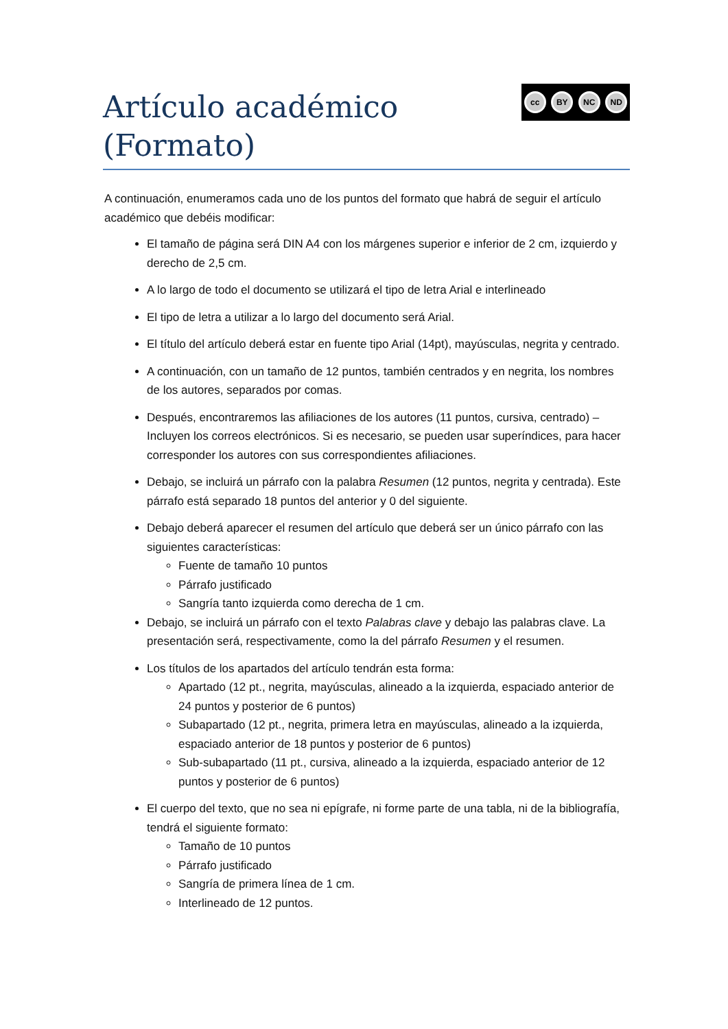Artículo académico
(Formato)
cc BY NC ND
A continuación, enumeramos cada uno de los puntos del formato que habrá de seguir el artículo académico que debéis modificar:
El tamaño de página será DIN A4 con los márgenes superior e inferior de 2 cm, izquierdo y derecho de 2,5 cm.
A lo largo de todo el documento se utilizará el tipo de letra Arial e interlineado
El tipo de letra a utilizar a lo largo del documento será Arial.
El título del artículo deberá estar en fuente tipo Arial (14pt), mayúsculas, negrita y centrado.
A continuación, con un tamaño de 12 puntos, también centrados y en negrita, los nombres de los autores, separados por comas.
Después, encontraremos las afiliaciones de los autores (11 puntos, cursiva, centrado) – Incluyen los correos electrónicos. Si es necesario, se pueden usar superíndices, para hacer corresponder los autores con sus correspondientes afiliaciones.
Debajo, se incluirá un párrafo con la palabra Resumen (12 puntos, negrita y centrada). Este párrafo está separado 18 puntos del anterior y 0 del siguiente.
Debajo deberá aparecer el resumen del artículo que deberá ser un único párrafo con las siguientes características:
Fuente de tamaño 10 puntos
Párrafo justificado
Sangría tanto izquierda como derecha de 1 cm.
Debajo, se incluirá un párrafo con el texto Palabras clave y debajo las palabras clave. La presentación será, respectivamente, como la del párrafo Resumen y el resumen.
Los títulos de los apartados del artículo tendrán esta forma:
Apartado (12 pt., negrita, mayúsculas, alineado a la izquierda, espaciado anterior de 24 puntos y posterior de 6 puntos)
Subapartado (12 pt., negrita, primera letra en mayúsculas, alineado a la izquierda, espaciado anterior de 18 puntos y posterior de 6 puntos)
Sub-subapartado (11 pt., cursiva, alineado a la izquierda, espaciado anterior de 12 puntos y posterior de 6 puntos)
El cuerpo del texto, que no sea ni epígrafe, ni forme parte de una tabla, ni de la bibliografía, tendrá el siguiente formato:
Tamaño de 10 puntos
Párrafo justificado
Sangría de primera línea de 1 cm.
Interlineado de 12 puntos.